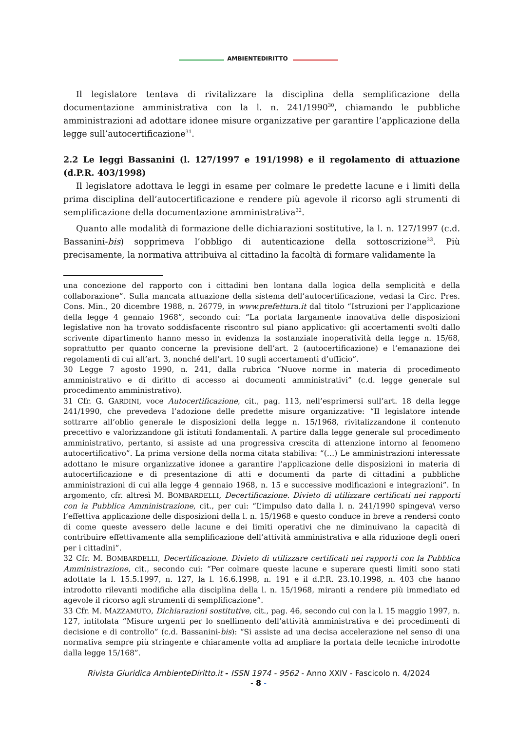AMBIENTEDIRITTO
Il legislatore tentava di rivitalizzare la disciplina della semplificazione della documentazione amministrativa con la l. n. 241/1990<sup>30</sup>, chiamando le pubbliche amministrazioni ad adottare idonee misure organizzative per garantire l’applicazione della legge sull’autocertificazione<sup>31</sup>.
2.2 Le leggi Bassanini (l. 127/1997 e 191/1998) e il regolamento di attuazione (d.P.R. 403/1998)
Il legislatore adottava le leggi in esame per colmare le predette lacune e i limiti della prima disciplina dell’autocertificazione e rendere più agevole il ricorso agli strumenti di semplificazione della documentazione amministrativa<sup>32</sup>.
Quanto alle modalità di formazione delle dichiarazioni sostitutive, la l. n. 127/1997 (c.d. Bassanini-bis) sopprimeva l’obbligo di autenticazione della sottoscrizione<sup>33</sup>. Più precisamente, la normativa attribuiva al cittadino la facoltà di formare validamente la
una concezione del rapporto con i cittadini ben lontana dalla logica della semplicità e della collaborazione”. Sulla mancata attuazione della sistema dell’autocertificazione, vedasi la Circ. Pres. Cons. Min., 20 dicembre 1988, n. 26779, in www.prefettura.it dal titolo “Istruzioni per l’applicazione della legge 4 gennaio 1968”, secondo cui: “La portata largamente innovativa delle disposizioni legislative non ha trovato soddisfacente riscontro sul piano applicativo: gli accertamenti svolti dallo scrivente dipartimento hanno messo in evidenza la sostanziale inoperatività della legge n. 15/68, soprattutto per quanto concerne la previsione dell’art. 2 (autocertificazione) e l’emanazione dei regolamenti di cui all’art. 3, nonché dell’art. 10 sugli accertamenti d’ufficio”.
30 Legge 7 agosto 1990, n. 241, dalla rubrica “Nuove norme in materia di procedimento amministrativo e di diritto di accesso ai documenti amministrativi” (c.d. legge generale sul procedimento amministrativo).
31 Cfr. G. GARDINI, voce Autocertificazione, cit., pag. 113, nell’esprimersi sull’art. 18 della legge 241/1990, che prevedeva l’adozione delle predette misure organizzative: “Il legislatore intende sottrarre all’oblio generale le disposizioni della legge n. 15/1968, rivitalizzandone il contenuto precettivo e valorizzandone gli istituti fondamentali. A partire dalla legge generale sul procedimento amministrativo, pertanto, si assiste ad una progressiva crescita di attenzione intorno al fenomeno autocertificativo”. La prima versione della norma citata stabiliva: “(…) Le amministrazioni interessate adottano le misure organizzative idonee a garantire l’applicazione delle disposizioni in materia di autocertificazione e di presentazione di atti e documenti da parte di cittadini a pubbliche amministrazioni di cui alla legge 4 gennaio 1968, n. 15 e successive modificazioni e integrazioni”. In argomento, cfr. altresì M. BOMBARDELLI, Decertificazione. Divieto di utilizzare certificati nei rapporti con la Pubblica Amministrazione, cit., per cui: “L’impulso dato dalla l. n. 241/1990 spingeva\ verso l’effettiva applicazione delle disposizioni della l. n. 15/1968 e questo conduce in breve a rendersi conto di come queste avessero delle lacune e dei limiti operativi che ne diminuivano la capacità di contribuire effettivamente alla semplificazione dell’attività amministrativa e alla riduzione degli oneri per i cittadini”.
32 Cfr. M. BOMBARDELLI, Decertificazione. Divieto di utilizzare certificati nei rapporti con la Pubblica Amministrazione, cit., secondo cui: “Per colmare queste lacune e superare questi limiti sono stati adottate la l. 15.5.1997, n. 127, la l. 16.6.1998, n. 191 e il d.P.R. 23.10.1998, n. 403 che hanno introdotto rilevanti modifiche alla disciplina della l. n. 15/1968, miranti a rendere più immediato ed agevole il ricorso agli strumenti di semplificazione”.
33 Cfr. M. MAZZAMUTO, Dichiarazioni sostitutive, cit., pag. 46, secondo cui con la l. 15 maggio 1997, n. 127, intitolata “Misure urgenti per lo snellimento dell’attività amministrativa e dei procedimenti di decisione e di controllo” (c.d. Bassanini-bis): “Si assiste ad una decisa accelerazione nel senso di una normativa sempre più stringente e chiaramente volta ad ampliare la portata delle tecniche introdotte dalla legge 15/168”.
Rivista Giuridica AmbienteDiritto.it - ISSN 1974 - 9562 - Anno XXIV - Fascicolo n. 4/2024
- 8 -